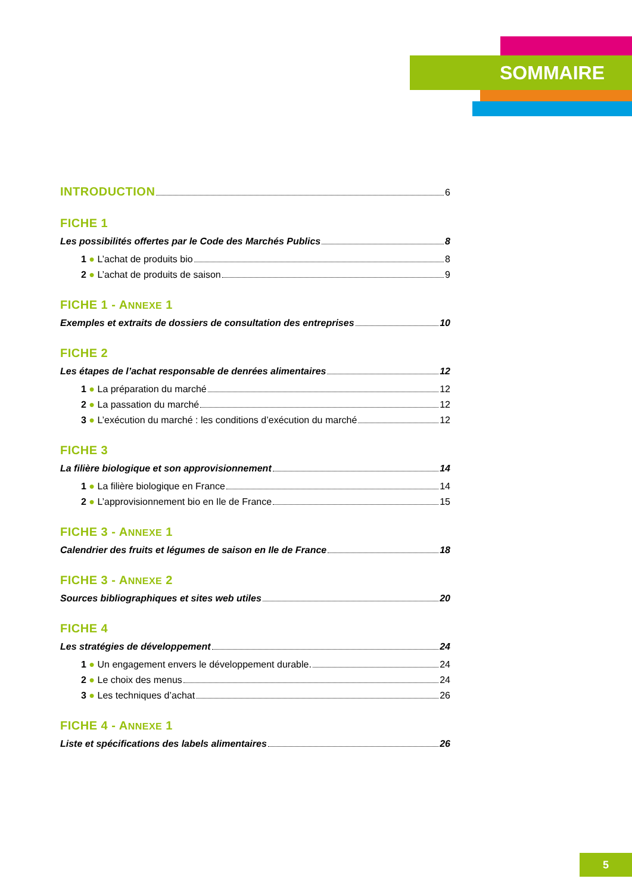SOMMAIRE
INTRODUCTION
6
FICHE 1
Les possibilités offertes par le Code des Marchés Publics 8
1 ● L’achat de produits bio 8
2 ● L’achat de produits de saison 9
FICHE 1 - ANNEXE 1
Exemples et extraits de dossiers de consultation des entreprises 10
FICHE 2
Les étapes de l’achat responsable de denrées alimentaires 12
1 ● La préparation du marché 12
2 ● La passation du marché 12
3 ● L’exécution du marché : les conditions d’exécution du marché 12
FICHE 3
La filière biologique et son approvisionnement 14
1 ● La filière biologique en France 14
2 ● L’approvisionnement bio en Ile de France 15
FICHE 3 - ANNEXE 1
Calendrier des fruits et légumes de saison en Ile de France 18
FICHE 3 - ANNEXE 2
Sources bibliographiques et sites web utiles 20
FICHE 4
Les stratégies de développement 24
1 ● Un engagement envers le développement durable. 24
2 ● Le choix des menus 24
3 ● Les techniques d’achat 26
FICHE 4 - ANNEXE 1
Liste et spécifications des labels alimentaires 26
5